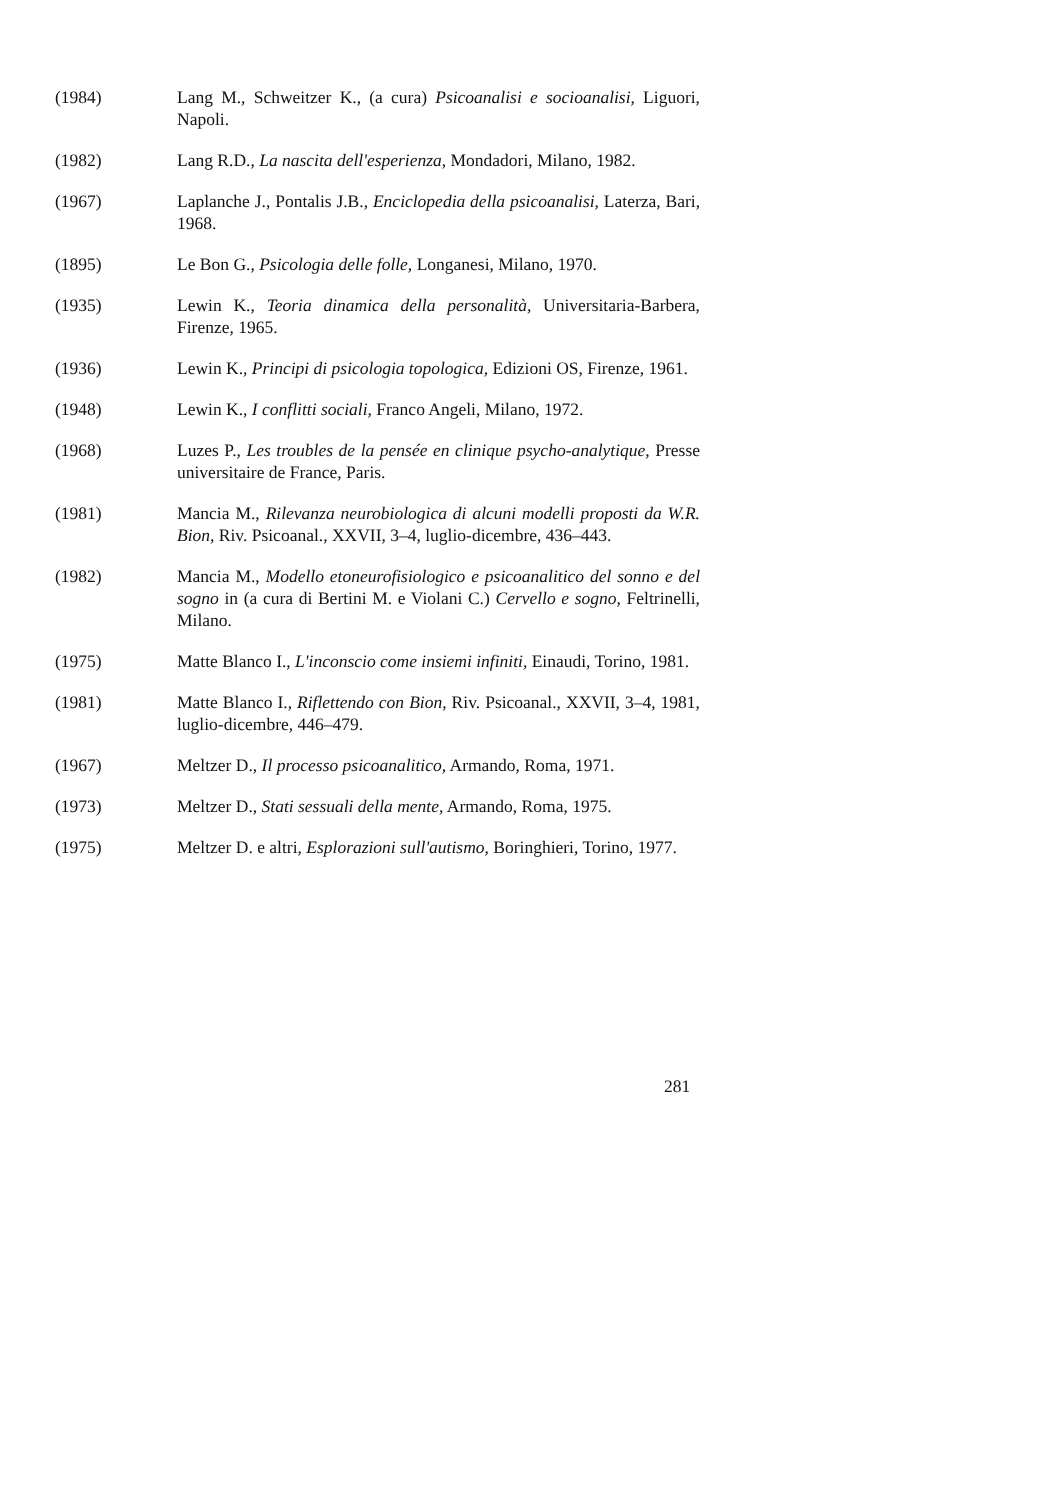(1984) Lang M., Schweitzer K., (a cura) Psicoanalisi e socioanalisi, Liguori, Napoli.
(1982) Lang R.D., La nascita dell'esperienza, Mondadori, Milano, 1982.
(1967) Laplanche J., Pontalis J.B., Enciclopedia della psicoanalisi, Laterza, Bari, 1968.
(1895) Le Bon G., Psicologia delle folle, Longanesi, Milano, 1970.
(1935) Lewin K., Teoria dinamica della personalità, Universitaria-Barbera, Firenze, 1965.
(1936) Lewin K., Principi di psicologia topologica, Edizioni OS, Firenze, 1961.
(1948) Lewin K., I conflitti sociali, Franco Angeli, Milano, 1972.
(1968) Luzes P., Les troubles de la pensée en clinique psycho-analytique, Presse universitaire de France, Paris.
(1981) Mancia M., Rilevanza neurobiologica di alcuni modelli proposti da W.R. Bion, Riv. Psicoanal., XXVII, 3–4, luglio-dicembre, 436–443.
(1982) Mancia M., Modello etoneurofisiologico e psicoanalitico del sonno e del sogno in (a cura di Bertini M. e Violani C.) Cervello e sogno, Feltrinelli, Milano.
(1975) Matte Blanco I., L'inconscio come insiemi infiniti, Einaudi, Torino, 1981.
(1981) Matte Blanco I., Riflettendo con Bion, Riv. Psicoanal., XXVII, 3–4, 1981, luglio-dicembre, 446–479.
(1967) Meltzer D., Il processo psicoanalitico, Armando, Roma, 1971.
(1973) Meltzer D., Stati sessuali della mente, Armando, Roma, 1975.
(1975) Meltzer D. e altri, Esplorazioni sull'autismo, Boringhieri, Torino, 1977.
281